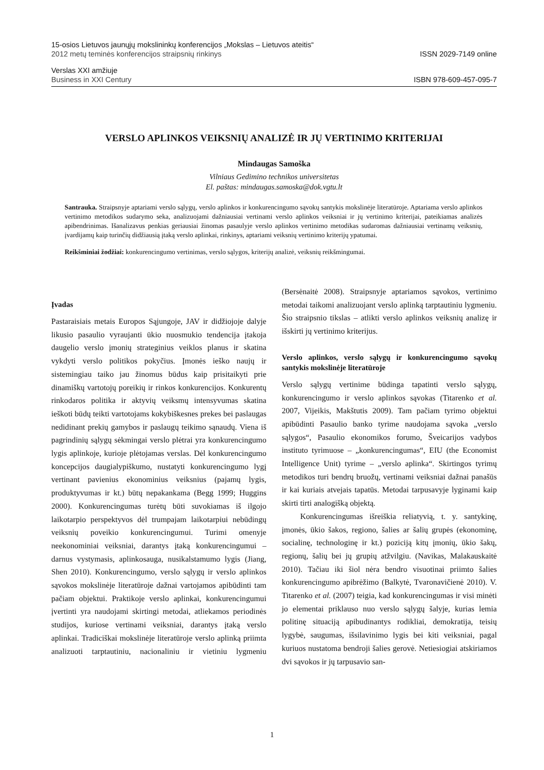15-osios Lietuvos jaunųjų mokslininkų konferencijos „Mokslas – Lietuvos ateitis“
2012 metų teminės konferencijos straipsnių rinkinys ISSN 2029-7149 online
Verslas XXI amžiuje
Business in XXI Century ISBN 978-609-457-095-7
VERSLO APLINKOS VEIKSNIŲ ANALIZĖ IR JŲ VERTINIMO KRITERIJAI
Mindaugas Samoška
Vilniaus Gedimino technikos universitetas
El. paštas: mindaugas.samoska@dok.vgtu.lt
Santrauka. Straipsnyje aptariami verslo sąlygų, verslo aplinkos ir konkurencingumo sąvokų santykis mokslinėje literatūroje. Aptariama verslo aplinkos vertinimo metodikos sudarymo seka, analizuojami dažniausiai vertinami verslo aplinkos veiksniai ir jų vertinimo kriterijai, pateikiamas analizės apibendrinimas. Išanalizavus penkias geriausiai žinomas pasaulyje verslo aplinkos vertinimo metodikas sudaromas dažniausiai vertinamų veiksnių, įvardijamų kaip turinčių didžiausią įtaką verslo aplinkai, rinkinys, aptariami veiksnių vertinimo kriterijų ypatumai.
Reikšminiai žodžiai: konkurencingumo vertinimas, verslo sąlygos, kriterijų analizė, veiksnių reikšmingumai.
Įvadas
Pastaraisiais metais Europos Sąjungoje, JAV ir didžiojoje dalyje likusio pasaulio vyraujanti ūkio nuosmukio tendencija įtakoja daugelio verslo įmonių strateginius veiklos planus ir skatina vykdyti verslo politikos pokyčius. Įmonės ieško naujų ir sistemingiau taiko jau žinomus būdus kaip prisitaikyti prie dinamiškų vartotojų poreikių ir rinkos konkurencijos. Konkurentų rinkodaros politika ir aktyvių veiksmų intensyvumas skatina ieškoti būdų teikti vartotojams kokybiškesnes prekes bei paslaugas nedidinant prekių gamybos ir paslaugų teikimo sąnaudų. Viena iš pagrindinių sąlygų sėkmingai verslo plėtrai yra konkurencingumo lygis aplinkoje, kurioje plėtojamas verslas. Dėl konkurencingumo koncepcijos daugialypiškumo, nustatyti konkurencingumo lygį vertinant pavienius ekonominius veiksnius (pajamų lygis, produktyvumas ir kt.) būtų nepakankama (Begg 1999; Huggins 2000). Konkurencingumas turėtų būti suvokiamas iš ilgojo laikotarpio perspektyvos dėl trumpajam laikotarpiui nebūdingų veiksnių poveikio konkurencingumui. Turimi omenyje neekonominiai veiksniai, darantys įtaką konkurencingumui – darnus vystymasis, aplinkosauga, nusikalstamumo lygis (Jiang, Shen 2010). Konkurencingumo, verslo sąlygų ir verslo aplinkos sąvokos mokslinėje literatūroje dažnai vartojamos apibūdinti tam pačiam objektui. Praktikoje verslo aplinkai, konkurencingumui įvertinti yra naudojami skirtingi metodai, atliekamos periodinės studijos, kuriose vertinami veiksniai, darantys įtaką verslo aplinkai. Tradiciškai mokslinėje literatūroje verslo aplinką priimta analizuoti tarptautiniu, nacionaliniu ir vietiniu lygmeniu (Bersėnaitė 2008). Straipsnyje aptariamos sąvokos, vertinimo metodai taikomi analizuojant verslo aplinką tarptautiniu lygmeniu. Šio straipsnio tikslas – atlikti verslo aplinkos veiksnių analizę ir išskirti jų vertinimo kriterijus.
Verslo aplinkos, verslo sąlygų ir konkurencingumo sąvokų santykis mokslinėje literatūroje
Verslo sąlygų vertinime būdinga tapatinti verslo sąlygų, konkurencingumo ir verslo aplinkos sąvokas (Titarenko et al. 2007, Vijeikis, Makštutis 2009). Tam pačiam tyrimo objektui apibūdinti Pasaulio banko tyrime naudojama sąvoka „verslo sąlygos“, Pasaulio ekonomikos forumo, Šveicarijos vadybos instituto tyrimuose – „konkurencingumas“, EIU (the Economist Intelligence Unit) tyrime – „verslo aplinka“. Skirtingos tyrimų metodikos turi bendrų bruožų, vertinami veiksniai dažnai panašūs ir kai kuriais atvejais tapatūs. Metodai tarpusavyje lyginami kaip skirti tirti analogišką objektą.
Konkurencingumas išreiškia reliatyvią, t. y. santykinę, įmonės, ūkio šakos, regiono, šalies ar šalių grupės (ekonominę, socialinę, technologinę ir kt.) poziciją kitų įmonių, ūkio šakų, regionų, šalių bei jų grupių atžvilgiu. (Navikas, Malakauskaitė 2010). Tačiau iki šiol nėra bendro visuotinai priimto šalies konkurencingumo apibrėžimo (Balkytė, Tvaronavičienė 2010). V. Titarenko et al. (2007) teigia, kad konkurencingumas ir visi minėti jo elementai priklauso nuo verslo sąlygų šalyje, kurias lemia politinę situaciją apibudinantys rodikliai, demokratija, teisių lygybė, saugumas, išsilavinimo lygis bei kiti veiksniai, pagal kuriuos nustatoma bendroji šalies gerovė. Netiesiogiai atskiriamos dvi sąvokos ir jų tarpusavio san-
1